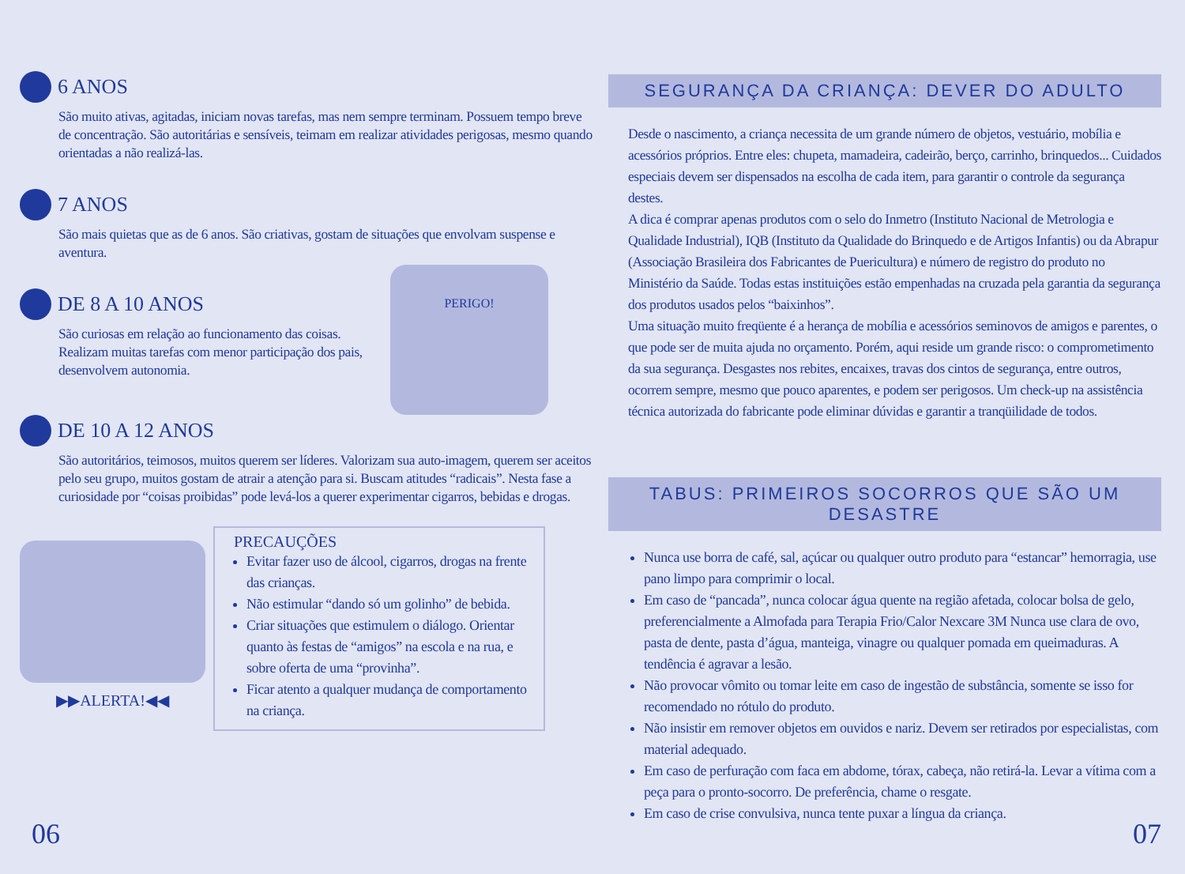6 ANOS
São muito ativas, agitadas, iniciam novas tarefas, mas nem sempre terminam. Possuem tempo breve de concentração. São autoritárias e sensíveis, teimam em realizar atividades perigosas, mesmo quando orientadas a não realizá-las.
7 ANOS
São mais quietas que as de 6 anos. São criativas, gostam de situações que envolvam suspense e aventura.
DE 8 A 10 ANOS
São curiosas em relação ao funcionamento das coisas. Realizam muitas tarefas com menor participação dos pais, desenvolvem autonomia.
PERIGO!
DE 10 A 12 ANOS
São autoritários, teimosos, muitos querem ser líderes. Valorizam sua auto-imagem, querem ser aceitos pelo seu grupo, muitos gostam de atrair a atenção para si. Buscam atitudes “radicais”. Nesta fase a curiosidade por “coisas proibidas” pode levá-los a querer experimentar cigarros, bebidas e drogas.
▶▶ALERTA!◀◀
PRECAUÇÕES
Evitar fazer uso de álcool, cigarros, drogas na frente das crianças.
Não estimular “dando só um golinho” de bebida.
Criar situações que estimulem o diálogo. Orientar quanto às festas de “amigos” na escola e na rua, e sobre oferta de uma “provinha”.
Ficar atento a qualquer mudança de comportamento na criança.
06
SEGURANÇA DA CRIANÇA: DEVER DO ADULTO
Desde o nascimento, a criança necessita de um grande número de objetos, vestuário, mobília e acessórios próprios. Entre eles: chupeta, mamadeira, cadeirão, berço, carrinho, brinquedos... Cuidados especiais devem ser dispensados na escolha de cada item, para garantir o controle da segurança destes.
A dica é comprar apenas produtos com o selo do Inmetro (Instituto Nacional de Metrologia e Qualidade Industrial), IQB (Instituto da Qualidade do Brinquedo e de Artigos Infantis) ou da Abrapur (Associação Brasileira dos Fabricantes de Puericultura) e número de registro do produto no Ministério da Saúde. Todas estas instituições estão empenhadas na cruzada pela garantia da segurança dos produtos usados pelos “baixinhos”.
Uma situação muito freqüente é a herança de mobília e acessórios seminovos de amigos e parentes, o que pode ser de muita ajuda no orçamento. Porém, aqui reside um grande risco: o comprometimento da sua segurança. Desgastes nos rebites, encaixes, travas dos cintos de segurança, entre outros, ocorrem sempre, mesmo que pouco aparentes, e podem ser perigosos. Um check-up na assistência técnica autorizada do fabricante pode eliminar dúvidas e garantir a tranqüilidade de todos.
TABUS: PRIMEIROS SOCORROS QUE SÃO UM DESASTRE
Nunca use borra de café, sal, açúcar ou qualquer outro produto para “estancar” hemorragia, use pano limpo para comprimir o local.
Em caso de “pancada”, nunca colocar água quente na região afetada, colocar bolsa de gelo, preferencialmente a Almofada para Terapia Frio/Calor Nexcare 3M Nunca use clara de ovo, pasta de dente, pasta d’água, manteiga, vinagre ou qualquer pomada em queimaduras. A tendência é agravar a lesão.
Não provocar vômito ou tomar leite em caso de ingestão de substância, somente se isso for recomendado no rótulo do produto.
Não insistir em remover objetos em ouvidos e nariz. Devem ser retirados por especialistas, com material adequado.
Em caso de perfuração com faca em abdome, tórax, cabeça, não retirá-la. Levar a vítima com a peça para o pronto-socorro. De preferência, chame o resgate.
Em caso de crise convulsiva, nunca tente puxar a língua da criança.
07